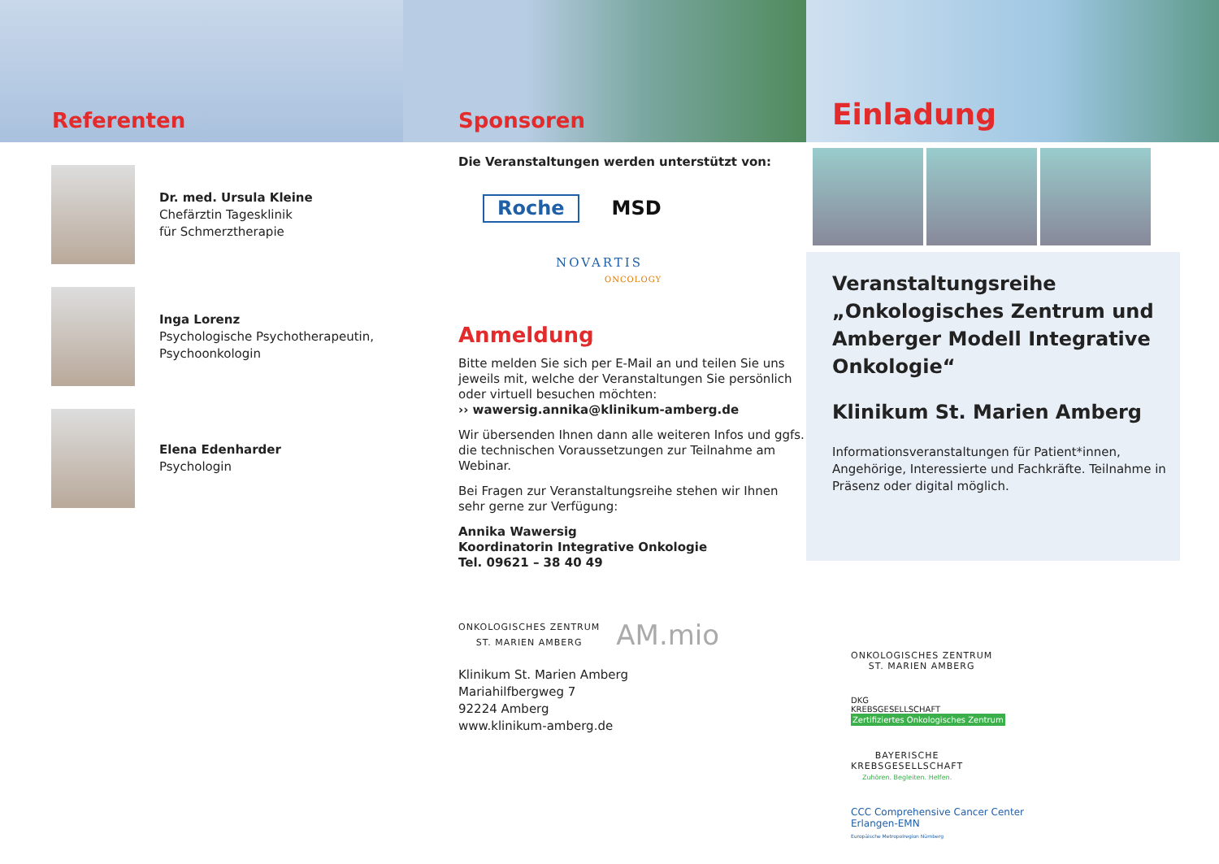Referenten
Dr. med. Ursula Kleine
Chefärztin Tagesklinik
für Schmerztherapie
Inga Lorenz
Psychologische Psychotherapeutin,
Psychoonkologin
Elena Edenharder
Psychologin
Sponsoren
Die Veranstaltungen werden unterstützt von:
Roche MSD
NOVARTIS
ONCOLOGY
Anmeldung
Bitte melden Sie sich per E-Mail an und teilen Sie uns jeweils mit, welche der Veranstaltungen Sie persönlich oder virtuell besuchen möchten:
›› wawersig.annika@klinikum-amberg.de
Wir übersenden Ihnen dann alle weiteren Infos und ggfs. die technischen Voraussetzungen zur Teilnahme am Webinar.
Bei Fragen zur Veranstaltungsreihe stehen wir Ihnen sehr gerne zur Verfügung:
Annika Wawersig
Koordinatorin Integrative Onkologie
Tel. 09621 – 38 40 49
ONKOLOGISCHES ZENTRUM
ST. MARIEN AMBERG
AM.mio
Klinikum St. Marien Amberg
Mariahilfbergweg 7
92224 Amberg
www.klinikum-amberg.de
Einladung
Veranstaltungsreihe „Onkologisches Zentrum und Amberger Modell Integrative Onkologie“
Klinikum St. Marien Amberg
Informationsveranstaltungen für Patient*innen, Angehörige, Interessierte und Fachkräfte. Teilnahme in Präsenz oder digital möglich.
ONKOLOGISCHES ZENTRUM
ST. MARIEN AMBERG
DKG
KREBSGESELLSCHAFT
Zertifiziertes Onkologisches Zentrum
BAYERISCHE
KREBSGESELLSCHAFT
Zuhören. Begleiten. Helfen.
CCC Comprehensive Cancer Center
Erlangen-EMN
Europäische Metropolregion Nürnberg